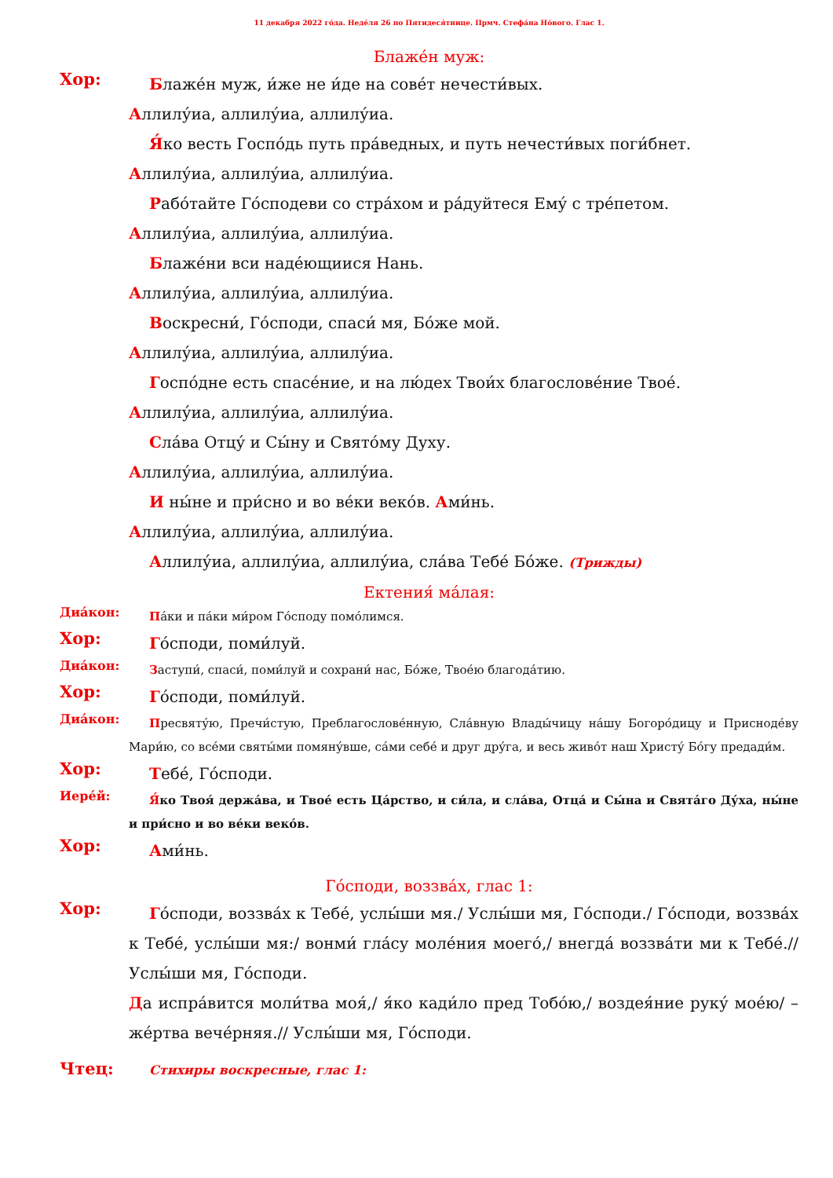11 декабря 2022 го́да. Неде́ля 26 по Пятидеся́тнице. Прмч. Стефа́на Но́вого. Глас 1.
Блаже́н муж:
Хор:
Блаже́н муж, и́же не и́де на сове́т нечести́вых.
Аллилу́иа, аллилу́иа, аллилу́иа.
Я́ко весть Госпо́дь путь пра́ведных, и путь нечести́вых поги́бнет.
Аллилу́иа, аллилу́иа, аллилу́иа.
Рабо́тайте Го́сподеви со стра́хом и ра́дуйтеся Ему́ с тре́петом.
Аллилу́иа, аллилу́иа, аллилу́иа.
Блаже́ни вси наде́ющиися Нань.
Аллилу́иа, аллилу́иа, аллилу́иа.
Воскресни́, Го́споди, спаси́ мя, Бо́же мой.
Аллилу́иа, аллилу́иа, аллилу́иа.
Госпо́дне есть спасе́ние, и на лю́дех Твои́х благослове́ние Твое́.
Аллилу́иа, аллилу́иа, аллилу́иа.
Сла́ва Отцу́ и Сы́ну и Свято́му Духу.
Аллилу́иа, аллилу́иа, аллилу́иа.
И ны́не и при́сно и во ве́ки веко́в. Ами́нь.
Аллилу́иа, аллилу́иа, аллилу́иа.
Аллилу́иа, аллилу́иа, аллилу́иа, сла́ва Тебе́ Бо́же. (Трижды)
Ектения́ ма́лая:
Диа́кон:
Па́ки и па́ки ми́ром Го́споду помо́лимся.
Хор:
Го́споди, поми́луй.
Диа́кон:
Заступи́, спаси́, поми́луй и сохрани́ нас, Бо́же, Твое́ю благода́тию.
Хор:
Го́споди, поми́луй.
Диа́кон:
Пресвяту́ю, Пречи́стую, Преблагослове́нную, Сла́вную Влады́чицу на́шу Богоро́дицу и Присно­де́ву Мари́ю, со все́ми святы́ми помяну́вше, са́ми себе́ и друг дру́га, и весь живо́т наш Христу́ Бо́гу предади́м.
Хор:
Тебе́, Го́споди.
Иере́й:
Я́ко Твоя́ держа́ва, и Твое́ есть Ца́рство, и си́ла, и сла́ва, Отца́ и Сы́на и Свята́го Ду́ха, ны́не и при́сно и во ве́ки веко́в.
Хор:
Ами́нь.
Го́споди, воззва́х, глас 1:
Хор:
Го́споди, воззва́х к Тебе́, услы́ши мя./ Услы́ши мя, Го́споди./ Го́споди, воззва́х к Тебе́, услы́ши мя:/ вонми́ гла́су моле́ния моего́,/ внегда́ воз­зва́ти ми к Тебе́.// Услы́ши мя, Го́споди.
Да испра́вится моли́тва моя́,/ я́ко кади́ло пред Тобо́ю,/ воздея́ние руку́ мое́ю/ – же́ртва вече́рняя.// Услы́ши мя, Го́споди.
Чтец:
Стихиры воскресные, глас 1: